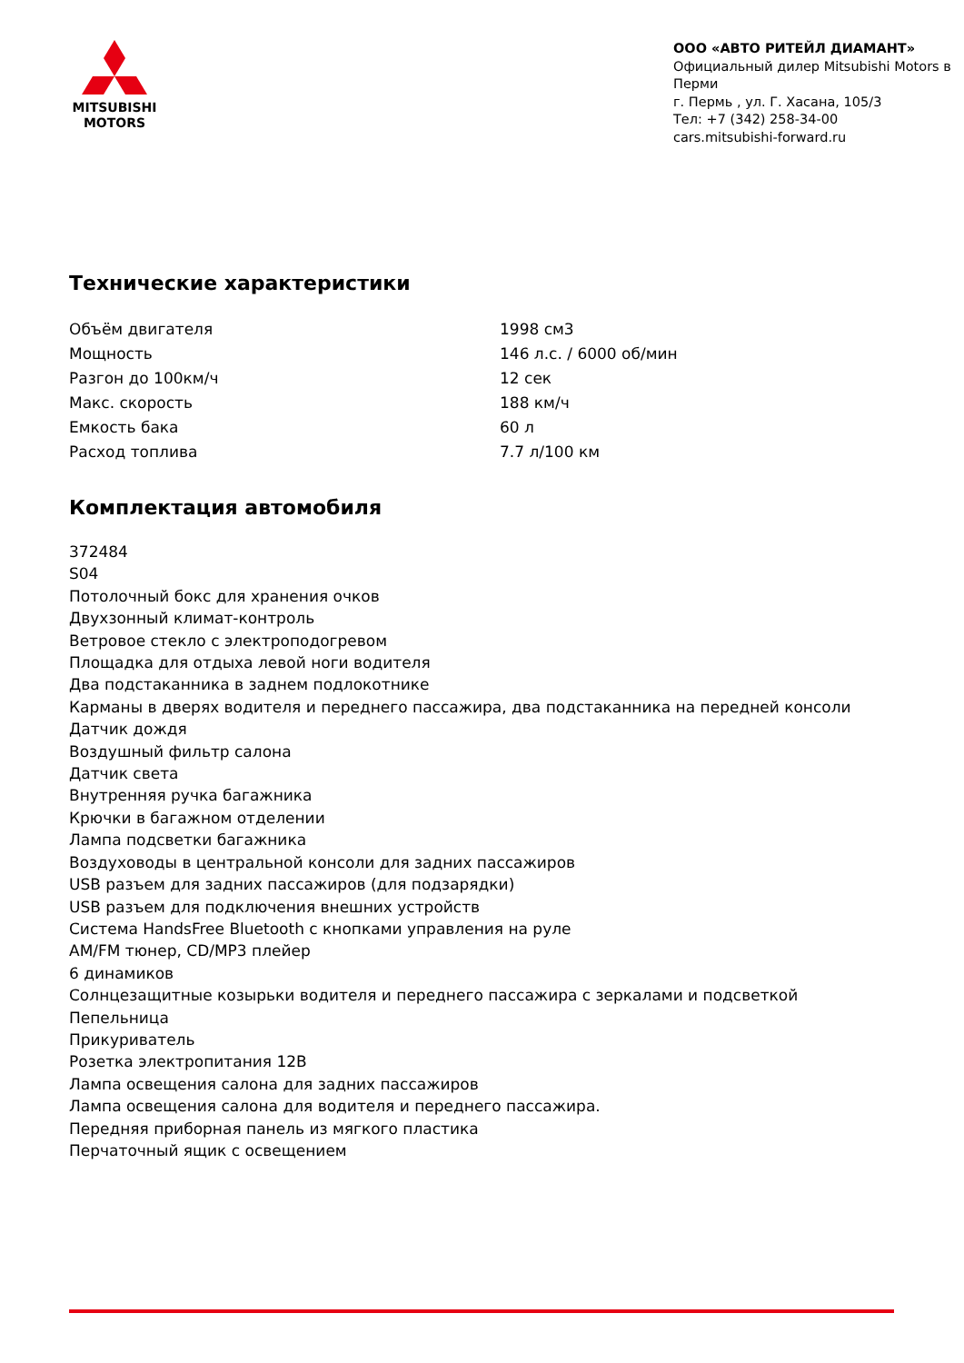MITSUBISHI
MOTORS
ООО «АВТО РИТЕЙЛ ДИАМАНТ»
Официальный дилер Mitsubishi Motors в Перми
г. Пермь , ул. Г. Хасана, 105/3
Тел: +7 (342) 258-34-00
cars.mitsubishi-forward.ru
Технические характеристики
| Объём двигателя | 1998 см3 |
| Мощность | 146 л.с. / 6000 об/мин |
| Разгон до 100км/ч | 12 сек |
| Макс. скорость | 188 км/ч |
| Емкость бака | 60 л |
| Расход топлива | 7.7 л/100 км |
Комплектация автомобиля
372484
S04
Потолочный бокс для хранения очков
Двухзонный климат-контроль
Ветровое стекло с электроподогревом
Площадка для отдыха левой ноги водителя
Два подстаканника в заднем подлокотнике
Карманы в дверях водителя и переднего пассажира, два подстаканника на передней консоли
Датчик дождя
Воздушный фильтр салона
Датчик света
Внутренняя ручка багажника
Крючки в багажном отделении
Лампа подсветки багажника
Воздуховоды в центральной консоли для задних пассажиров
USB разъем для задних пассажиров (для подзарядки)
USB разъем для подключения внешних устройств
Система HandsFree Bluetooth с кнопками управления на руле
AM/FM тюнер, CD/MP3 плейер
6 динамиков
Солнцезащитные козырьки водителя и переднего пассажира с зеркалами и подсветкой
Пепельница
Прикуриватель
Розетка электропитания 12В
Лампа освещения салона для задних пассажиров
Лампа освещения салона для водителя и переднего пассажира.
Передняя приборная панель из мягкого пластика
Перчаточный ящик с освещением